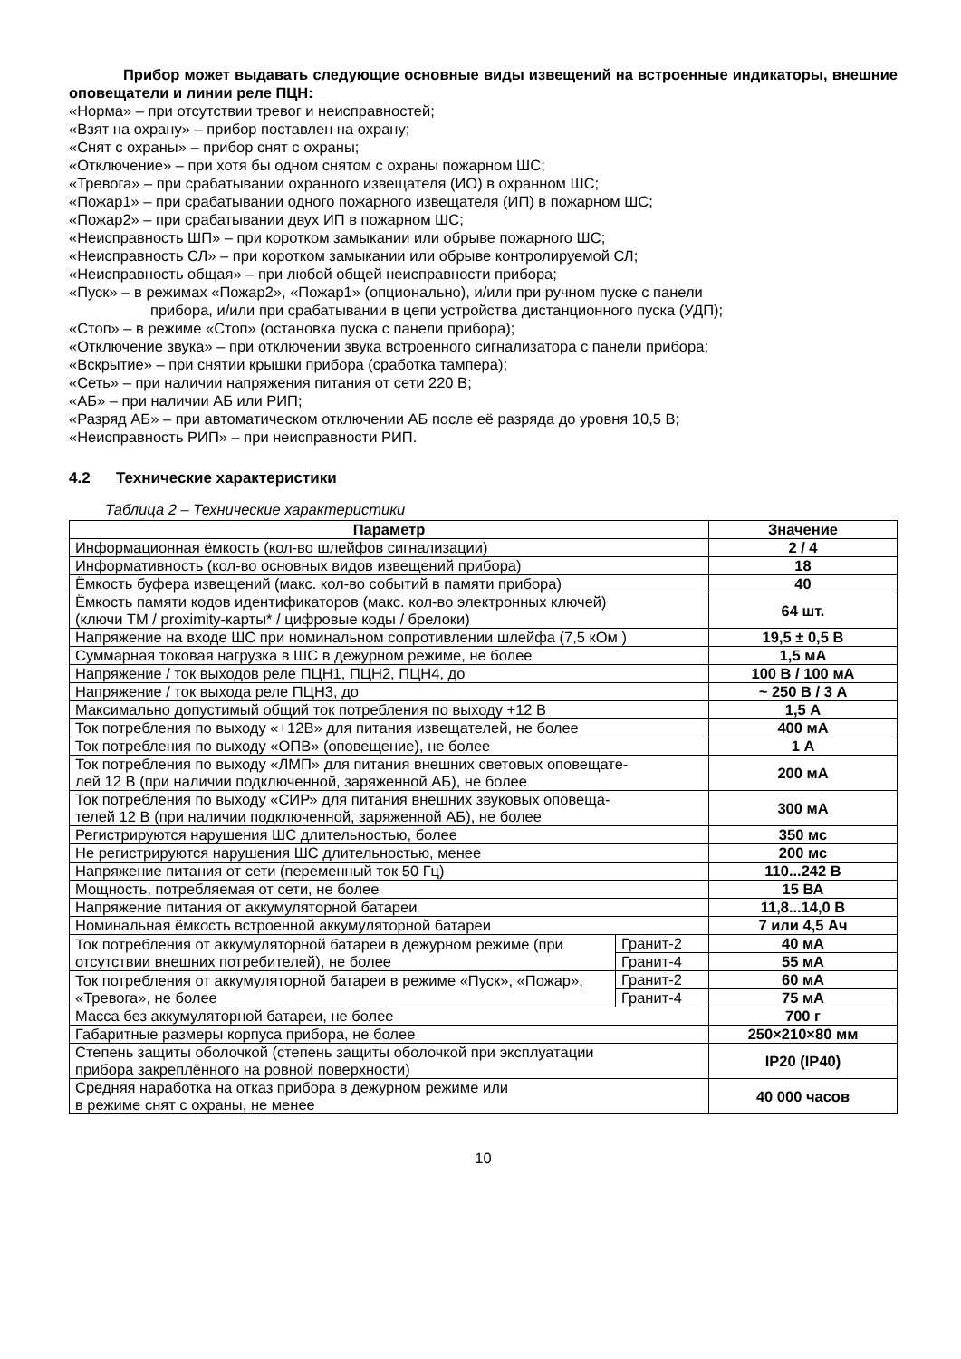Прибор может выдавать следующие основные виды извещений на встроенные индикаторы, внешние оповещатели и линии реле ПЦН:
«Норма» – при отсутствии тревог и неисправностей;
«Взят на охрану» – прибор поставлен на охрану;
«Снят с охраны» – прибор снят с охраны;
«Отключение» – при хотя бы одном снятом с охраны пожарном ШС;
«Тревога» – при срабатывании охранного извещателя (ИО) в охранном ШС;
«Пожар1» – при срабатывании одного пожарного извещателя (ИП) в пожарном ШС;
«Пожар2» – при срабатывании двух ИП в пожарном ШС;
«Неисправность ШП» – при коротком замыкании или обрыве пожарного ШС;
«Неисправность СЛ» – при коротком замыкании или обрыве контролируемой СЛ;
«Неисправность общая» – при любой общей неисправности прибора;
«Пуск» – в режимах «Пожар2», «Пожар1» (опционально), и/или при ручном пуске с панели
прибора, и/или при срабатывании в цепи устройства дистанционного пуска (УДП);
«Стоп» – в режиме «Стоп» (остановка пуска с панели прибора);
«Отключение звука» – при отключении звука встроенного сигнализатора с панели прибора;
«Вскрытие» – при снятии крышки прибора (сработка тампера);
«Сеть» – при наличии напряжения питания от сети 220 В;
«АБ» – при наличии АБ или РИП;
«Разряд АБ» – при автоматическом отключении АБ после её разряда до уровня 10,5 В;
«Неисправность РИП» – при неисправности РИП.
4.2 Технические характеристики
Таблица 2 – Технические характеристики
| Параметр | | Значение |
| --- | --- | --- |
| Информационная ёмкость (кол-во шлейфов сигнализации) | | 2 / 4 |
| Информативность (кол-во основных видов извещений прибора) | | 18 |
| Ёмкость буфера извещений (макс. кол-во событий в памяти прибора) | | 40 |
| Ёмкость памяти кодов идентификаторов (макс. кол-во электронных ключей) (ключи ТМ / proximity-карты* / цифровые коды / брелоки) | | 64 шт. |
| Напряжение на входе ШС при номинальном сопротивлении шлейфа (7,5 кОм ) | | 19,5 ± 0,5 В |
| Суммарная токовая нагрузка в ШС в дежурном режиме, не более | | 1,5 мА |
| Напряжение / ток выходов реле ПЦН1, ПЦН2, ПЦН4, до | | 100 В / 100 мА |
| Напряжение / ток выхода реле ПЦН3, до | | ~ 250 В / 3 А |
| Максимально допустимый общий ток потребления по выходу +12 В | | 1,5 А |
| Ток потребления по выходу «+12В» для питания извещателей, не более | | 400 мА |
| Ток потребления по выходу «ОПВ» (оповещение), не более | | 1 А |
| Ток потребления по выходу «ЛМП» для питания внешних световых оповещате- лей 12 В (при наличии подключенной, заряженной АБ), не более | | 200 мА |
| Ток потребления по выходу «СИР» для питания внешних звуковых оповеща- телей 12 В (при наличии подключенной, заряженной АБ), не более | | 300 мА |
| Регистрируются нарушения ШС длительностью, более | | 350 мс |
| Не регистрируются нарушения ШС длительностью, менее | | 200 мс |
| Напряжение питания от сети (переменный ток 50 Гц) | | 110...242 В |
| Мощность, потребляемая от сети, не более | | 15 ВА |
| Напряжение питания от аккумуляторной батареи | | 11,8...14,0 В |
| Номинальная ёмкость встроенной аккумуляторной батареи | | 7 или 4,5 Ач |
| Ток потребления от аккумуляторной батареи в дежурном режиме (при отсутствии внешних потребителей), не более | Гранит-2 | 40 мА |
| | Гранит-4 | 55 мА |
| Ток потребления от аккумуляторной батареи в режиме «Пуск», «Пожар», «Тревога», не более | Гранит-2 | 60 мА |
| | Гранит-4 | 75 мА |
| Масса без аккумуляторной батареи, не более | | 700 г |
| Габаритные размеры корпуса прибора, не более | | 250×210×80 мм |
| Степень защиты оболочкой (степень защиты оболочкой при эксплуатации прибора закреплённого на ровной поверхности) | | IP20 (IP40) |
| Средняя наработка на отказ прибора в дежурном режиме или в режиме снят с охраны, не менее | | 40 000 часов |
10